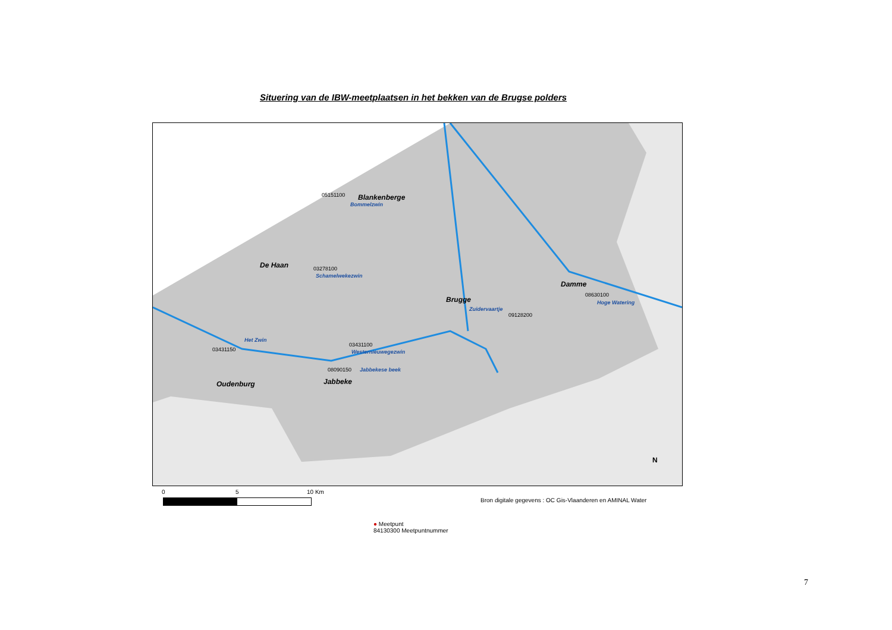Situering van de IBW-meetplaatsen in het bekken van de Brugse polders
Blankenberge
05151100
Bommelzwin
De Haan 03278100
Schamelwekezwin
Damme
08630100
Hoge Watering
Brugge
Zuidervaartje
09128200
Het Zwin
03431150
03431100
Westernieuwegezwin
08090150 Jabbekese beek
Jabbeke
Oudenburg
N
0 5 10 Km
Bron digitale gegevens : OC Gis-Vlaanderen en AMINAL Water
● Meetpunt
84130300 Meetpuntnummer
7